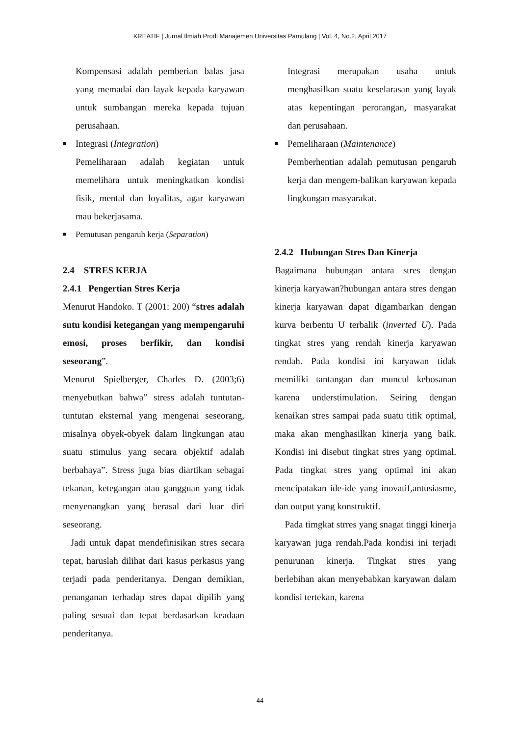KREATIF | Jurnal Ilmiah Prodi Manajemen Universitas Pamulang | Vol. 4, No.2, April 2017
Kompensasi adalah pemberian balas jasa yang memadai dan layak kepada karyawan untuk sumbangan mereka kepada tujuan perusahaan.
■ Integrasi (Integration)
Pemeliharaan adalah kegiatan untuk memelihara untuk meningkatkan kondisi fisik, mental dan loyalitas, agar karyawan mau bekerjasama.
■ Pemutusan pengaruh kerja (Separation)
2.4 STRES KERJA
2.4.1 Pengertian Stres Kerja
Menurut Handoko. T (2001: 200) “stres adalah sutu kondisi ketegangan yang mempengaruhi emosi, proses berfikir, dan kondisi seseorang”.
Menurut Spielberger, Charles D. (2003;6) menyebutkan bahwa” stress adalah tuntutan-tuntutan eksternal yang mengenai seseorang, misalnya obyek-obyek dalam lingkungan atau suatu stimulus yang secara objektif adalah berbahaya”. Stress juga bias diartikan sebagai tekanan, ketegangan atau gangguan yang tidak menyenangkan yang berasal dari luar diri seseorang.
Jadi untuk dapat mendefinisikan stres secara tepat, haruslah dilihat dari kasus perkasus yang terjadi pada penderitanya. Dengan demikian, penanganan terhadap stres dapat dipilih yang paling sesuai dan tepat berdasarkan keadaan penderitanya.
Integrasi merupakan usaha untuk menghasilkan suatu keselarasan yang layak atas kepentingan perorangan, masyarakat dan perusahaan.
■ Pemeliharaan (Maintenance)
Pemberhentian adalah pemutusan pengaruh kerja dan mengem-balikan karyawan kepada lingkungan masyarakat.
2.4.2 Hubungan Stres Dan Kinerja
Bagaimana hubungan antara stres dengan kinerja karyawan?hubungan antara stres dengan kinerja karyawan dapat digambarkan dengan kurva berbentu U terbalik (inverted U). Pada tingkat stres yang rendah kinerja karyawan rendah. Pada kondisi ini karyawan tidak memiliki tantangan dan muncul kebosanan karena understimulation. Seiring dengan kenaikan stres sampai pada suatu titik optimal, maka akan menghasilkan kinerja yang baik. Kondisi ini disebut tingkat stres yang optimal. Pada tingkat stres yang optimal ini akan mencipatakan ide-ide yang inovatif,antusiasme, dan output yang konstruktif.
Pada timgkat strres yang snagat tinggi kinerja karyawan juga rendah.Pada kondisi ini terjadi penurunan kinerja. Tingkat stres yang berlebihan akan menyebabkan karyawan dalam kondisi tertekan, karena
44